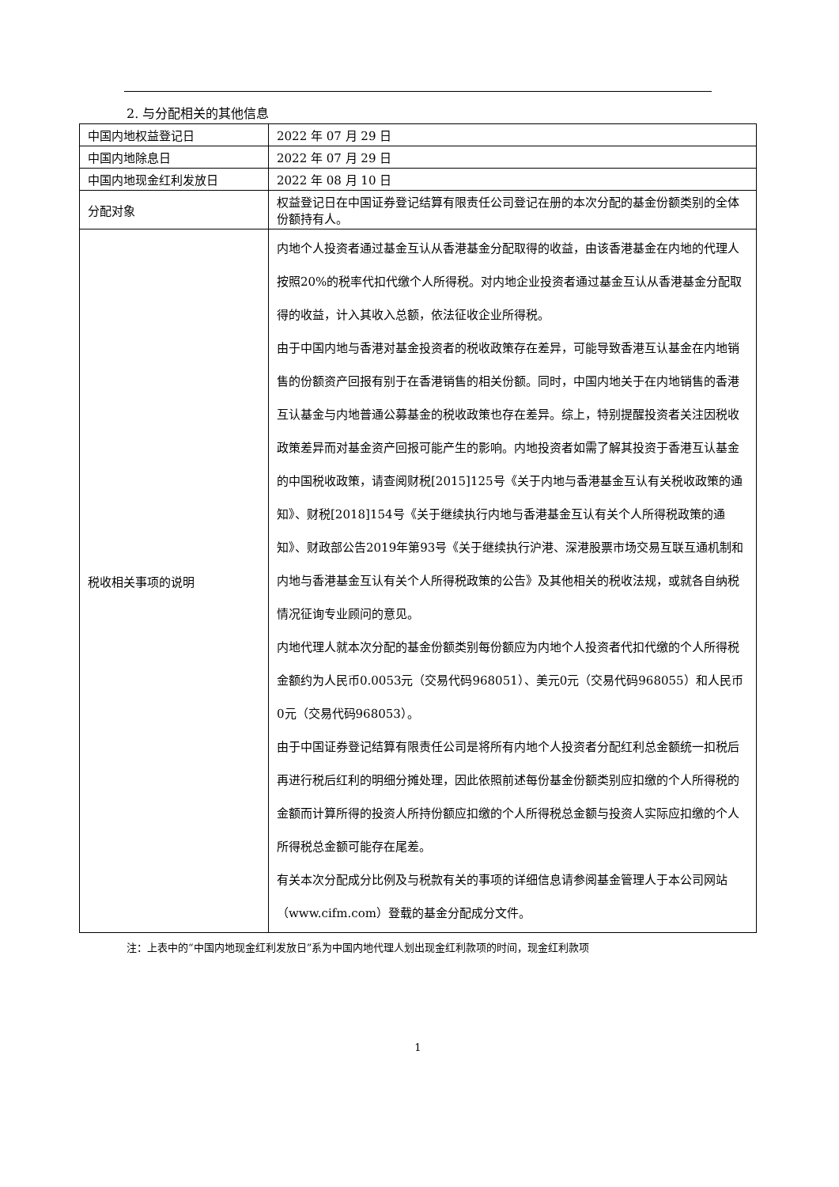2. 与分配相关的其他信息
| 中国内地权益登记日 | 2022 年 07 月 29 日 |
| 中国内地除息日 | 2022 年 07 月 29 日 |
| 中国内地现金红利发放日 | 2022 年 08 月 10 日 |
| 分配对象 | 权益登记日在中国证券登记结算有限责任公司登记在册的本次分配的基金份额类别的全体份额持有人。 |
| 税收相关事项的说明 | 内地个人投资者通过基金互认从香港基金分配取得的收益，由该香港基金在内地的代理人按照20%的税率代扣代缴个人所得税。对内地企业投资者通过基金互认从香港基金分配取得的收益，计入其收入总额，依法征收企业所得税。 由于中国内地与香港对基金投资者的税收政策存在差异，可能导致香港互认基金在内地销售的份额资产回报有别于在香港销售的相关份额。同时，中国内地关于在内地销售的香港互认基金与内地普通公募基金的税收政策也存在差异。综上，特别提醒投资者关注因税收政策差异而对基金资产回报可能产生的影响。内地投资者如需了解其投资于香港互认基金的中国税收政策，请查阅财税[2015]125号《关于内地与香港基金互认有关税收政策的通知》、财税[2018]154号《关于继续执行内地与香港基金互认有关个人所得税政策的通知》、财政部公告2019年第93号《关于继续执行沪港、深港股票市场交易互联互通机制和内地与香港基金互认有关个人所得税政策的公告》及其他相关的税收法规，或就各自纳税情况征询专业顾问的意见。 内地代理人就本次分配的基金份额类别每份额应为内地个人投资者代扣代缴的个人所得税金额约为人民币0.0053元（交易代码968051）、美元0元（交易代码968055）和人民币0元（交易代码968053）。 由于中国证券登记结算有限责任公司是将所有内地个人投资者分配红利总金额统一扣税后再进行税后红利的明细分摊处理，因此依照前述每份基金份额类别应扣缴的个人所得税的金额而计算所得的投资人所持份额应扣缴的个人所得税总金额与投资人实际应扣缴的个人所得税总金额可能存在尾差。 有关本次分配成分比例及与税款有关的事项的详细信息请参阅基金管理人于本公司网站（www.cifm.com）登载的基金分配成分文件。 |
注：上表中的“中国内地现金红利发放日”系为中国内地代理人划出现金红利款项的时间，现金红利款项
1